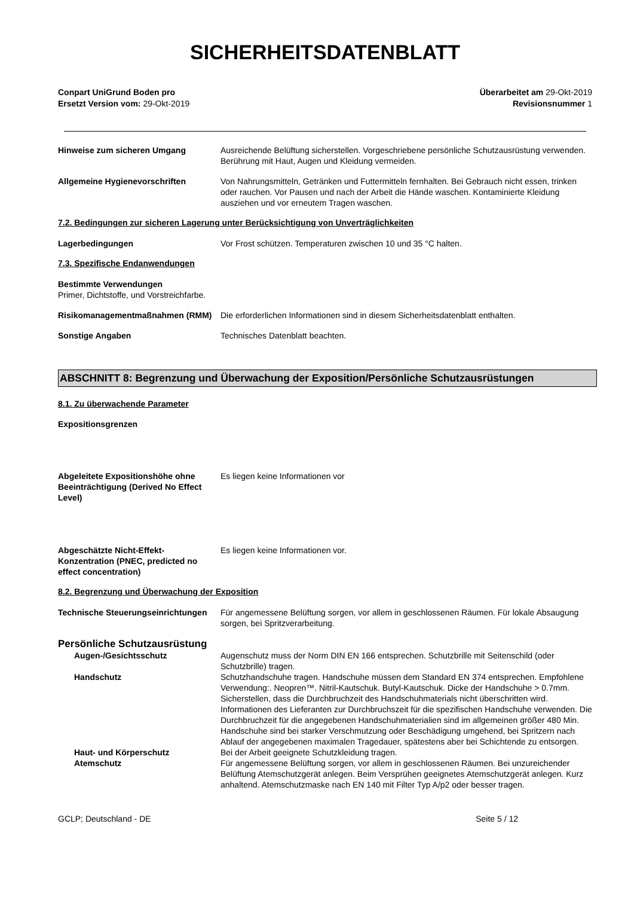SICHERHEITSDATENBLATT
Conpart UniGrund Boden pro
Ersetzt Version vom: 29-Okt-2019
Überarbeitet am 29-Okt-2019
Revisionsnummer 1
Hinweise zum sicheren Umgang Ausreichende Belüftung sicherstellen. Vorgeschriebene persönliche Schutzausrüstung verwenden. Berührung mit Haut, Augen und Kleidung vermeiden.
Allgemeine Hygienevorschriften Von Nahrungsmitteln, Getränken und Futtermitteln fernhalten. Bei Gebrauch nicht essen, trinken oder rauchen. Vor Pausen und nach der Arbeit die Hände waschen. Kontaminierte Kleidung ausziehen und vor erneutem Tragen waschen.
7.2. Bedingungen zur sicheren Lagerung unter Berücksichtigung von Unverträglichkeiten
Lagerbedingungen Vor Frost schützen. Temperaturen zwischen 10 und 35 °C halten.
7.3. Spezifische Endanwendungen
Bestimmte Verwendungen
Primer, Dichtstoffe, und Vorstreichfarbe.
Risikomanagementmaßnahmen (RMM) Die erforderlichen Informationen sind in diesem Sicherheitsdatenblatt enthalten.
Sonstige Angaben Technisches Datenblatt beachten.
ABSCHNITT 8: Begrenzung und Überwachung der Exposition/Persönliche Schutzausrüstungen
8.1. Zu überwachende Parameter
Expositionsgrenzen
Abgeleitete Expositionshöhe ohne Beeinträchtigung (Derived No Effect Level)
Es liegen keine Informationen vor
Abgeschätzte Nicht-Effekt-Konzentration (PNEC, predicted no effect concentration)
Es liegen keine Informationen vor.
8.2. Begrenzung und Überwachung der Exposition
Technische Steuerungseinrichtungen
Für angemessene Belüftung sorgen, vor allem in geschlossenen Räumen. Für lokale Absaugung sorgen, bei Spritzverarbeitung.
Persönliche Schutzausrüstung
Augen-/Gesichtsschutz Augenschutz muss der Norm DIN EN 166 entsprechen. Schutzbrille mit Seitenschild (oder Schutzbrille) tragen.
Handschutz Schutzhandschuhe tragen. Handschuhe müssen dem Standard EN 374 entsprechen. Empfohlene Verwendung:. Neopren™. Nitril-Kautschuk. Butyl-Kautschuk. Dicke der Handschuhe > 0.7mm. Sicherstellen, dass die Durchbruchzeit des Handschuhmaterials nicht überschritten wird. Informationen des Lieferanten zur Durchbruchszeit für die spezifischen Handschuhe verwenden. Die Durchbruchzeit für die angegebenen Handschuhmaterialien sind im allgemeinen größer 480 Min. Handschuhe sind bei starker Verschmutzung oder Beschädigung umgehend, bei Spritzern nach Ablauf der angegebenen maximalen Tragedauer, spätestens aber bei Schichtende zu entsorgen.
Haut- und Körperschutz Bei der Arbeit geeignete Schutzkleidung tragen.
Atemschutz Für angemessene Belüftung sorgen, vor allem in geschlossenen Räumen. Bei unzureichender Belüftung Atemschutzgerät anlegen. Beim Versprühen geeignetes Atemschutzgerät anlegen. Kurz anhaltend. Atemschutzmaske nach EN 140 mit Filter Typ A/p2 oder besser tragen.
GCLP; Deutschland - DE Seite 5 / 12